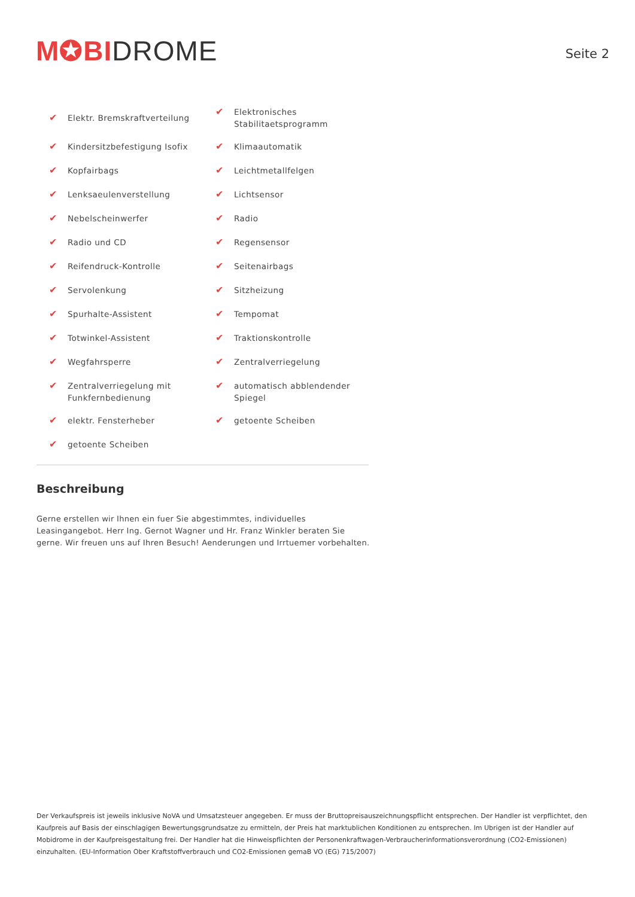M✪BI DROME
Seite 2
✔ Elektr. Bremskraftverteilung
✔ Elektronisches
Stabilitaetsprogramm
✔ Kindersitzbefestigung Isofix
✔ Klimaautomatik
✔ Kopfairbags
✔ Leichtmetallfelgen
✔ Lenksaeulenverstellung
✔ Lichtsensor
✔ Nebelscheinwerfer
✔ Radio
✔ Radio und CD
✔ Regensensor
✔ Reifendruck-Kontrolle
✔ Seitenairbags
✔ Servolenkung
✔ Sitzheizung
✔ Spurhalte-Assistent
✔ Tempomat
✔ Totwinkel-Assistent
✔ Traktionskontrolle
✔ Wegfahrsperre
✔ Zentralverriegelung
✔ Zentralverriegelung mit
Funkfernbedienung
✔ automatisch abblendender
Spiegel
✔ elektr. Fensterheber
✔ getoente Scheiben
✔ getoente Scheiben
Beschreibung
Gerne erstellen wir Ihnen ein fuer Sie abgestimmtes, individuelles Leasingangebot. Herr Ing. Gernot Wagner und Hr. Franz Winkler beraten Sie gerne. Wir freuen uns auf Ihren Besuch! Aenderungen und Irrtuemer vorbehalten.
Der Verkaufspreis ist jeweils inklusive NoVA und Umsatzsteuer angegeben. Er muss der Bruttopreisauszeichnungspflicht entsprechen. Der Handler ist verpflichtet, den Kaufpreis auf Basis der einschlagigen Bewertungsgrundsatze zu ermitteln, der Preis hat marktublichen Konditionen zu entsprechen. Im Ubrigen ist der Handler auf Mobidrome in der Kaufpreisgestaltung frei. Der Handler hat die Hinweispflichten der Personenkraftwagen-Verbraucherinformationsverordnung (CO2-Emissionen) einzuhalten. (EU-Information Ober Kraftstoffverbrauch und CO2-Emissionen gemaB VO (EG) 715/2007)